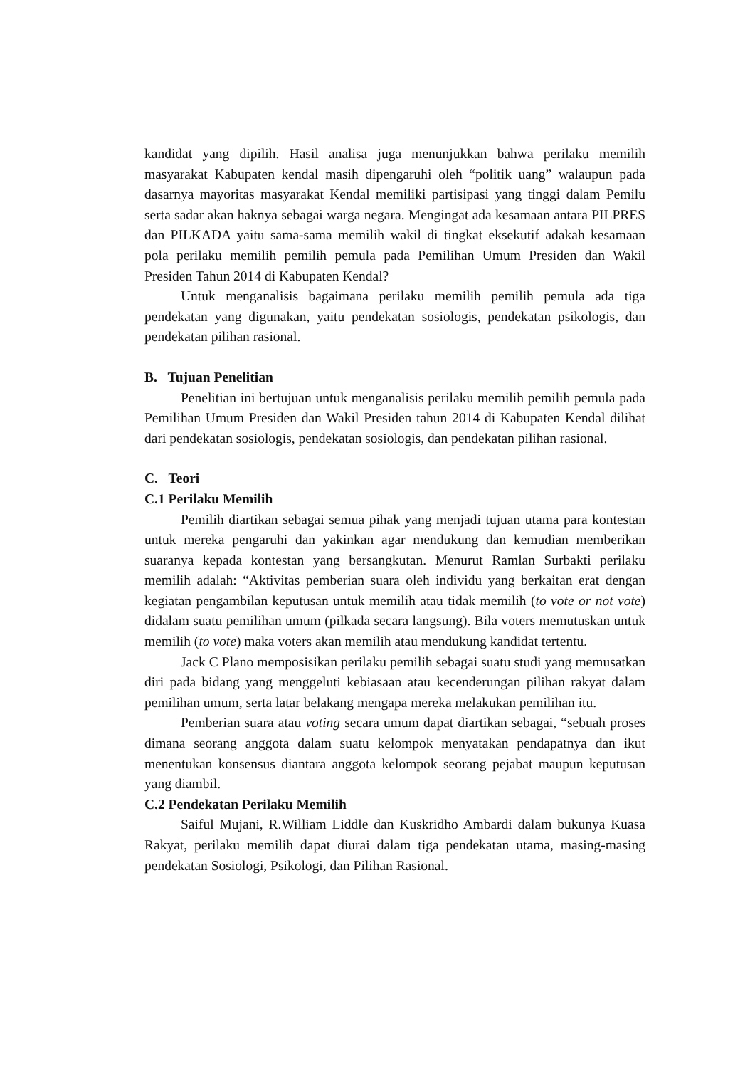kandidat yang dipilih. Hasil analisa juga menunjukkan bahwa perilaku memilih masyarakat Kabupaten kendal masih dipengaruhi oleh “politik uang” walaupun pada dasarnya mayoritas masyarakat Kendal memiliki partisipasi yang tinggi dalam Pemilu serta sadar akan haknya sebagai warga negara. Mengingat ada kesamaan antara PILPRES dan PILKADA yaitu sama-sama memilih wakil di tingkat eksekutif adakah kesamaan pola perilaku memilih pemilih pemula pada Pemilihan Umum Presiden dan Wakil Presiden Tahun 2014 di Kabupaten Kendal?
Untuk menganalisis bagaimana perilaku memilih pemilih pemula ada tiga pendekatan yang digunakan, yaitu pendekatan sosiologis, pendekatan psikologis, dan pendekatan pilihan rasional.
B. Tujuan Penelitian
Penelitian ini bertujuan untuk menganalisis perilaku memilih pemilih pemula pada Pemilihan Umum Presiden dan Wakil Presiden tahun 2014 di Kabupaten Kendal dilihat dari pendekatan sosiologis, pendekatan sosiologis, dan pendekatan pilihan rasional.
C. Teori
C.1 Perilaku Memilih
Pemilih diartikan sebagai semua pihak yang menjadi tujuan utama para kontestan untuk mereka pengaruhi dan yakinkan agar mendukung dan kemudian memberikan suaranya kepada kontestan yang bersangkutan. Menurut Ramlan Surbakti perilaku memilih adalah: “Aktivitas pemberian suara oleh individu yang berkaitan erat dengan kegiatan pengambilan keputusan untuk memilih atau tidak memilih (to vote or not vote) didalam suatu pemilihan umum (pilkada secara langsung). Bila voters memutuskan untuk memilih (to vote) maka voters akan memilih atau mendukung kandidat tertentu.
Jack C Plano memposisikan perilaku pemilih sebagai suatu studi yang memusatkan diri pada bidang yang menggeluti kebiasaan atau kecenderungan pilihan rakyat dalam pemilihan umum, serta latar belakang mengapa mereka melakukan pemilihan itu.
Pemberian suara atau voting secara umum dapat diartikan sebagai, “sebuah proses dimana seorang anggota dalam suatu kelompok menyatakan pendapatnya dan ikut menentukan konsensus diantara anggota kelompok seorang pejabat maupun keputusan yang diambil.
C.2 Pendekatan Perilaku Memilih
Saiful Mujani, R.William Liddle dan Kuskridho Ambardi dalam bukunya Kuasa Rakyat, perilaku memilih dapat diurai dalam tiga pendekatan utama, masing-masing pendekatan Sosiologi, Psikologi, dan Pilihan Rasional.